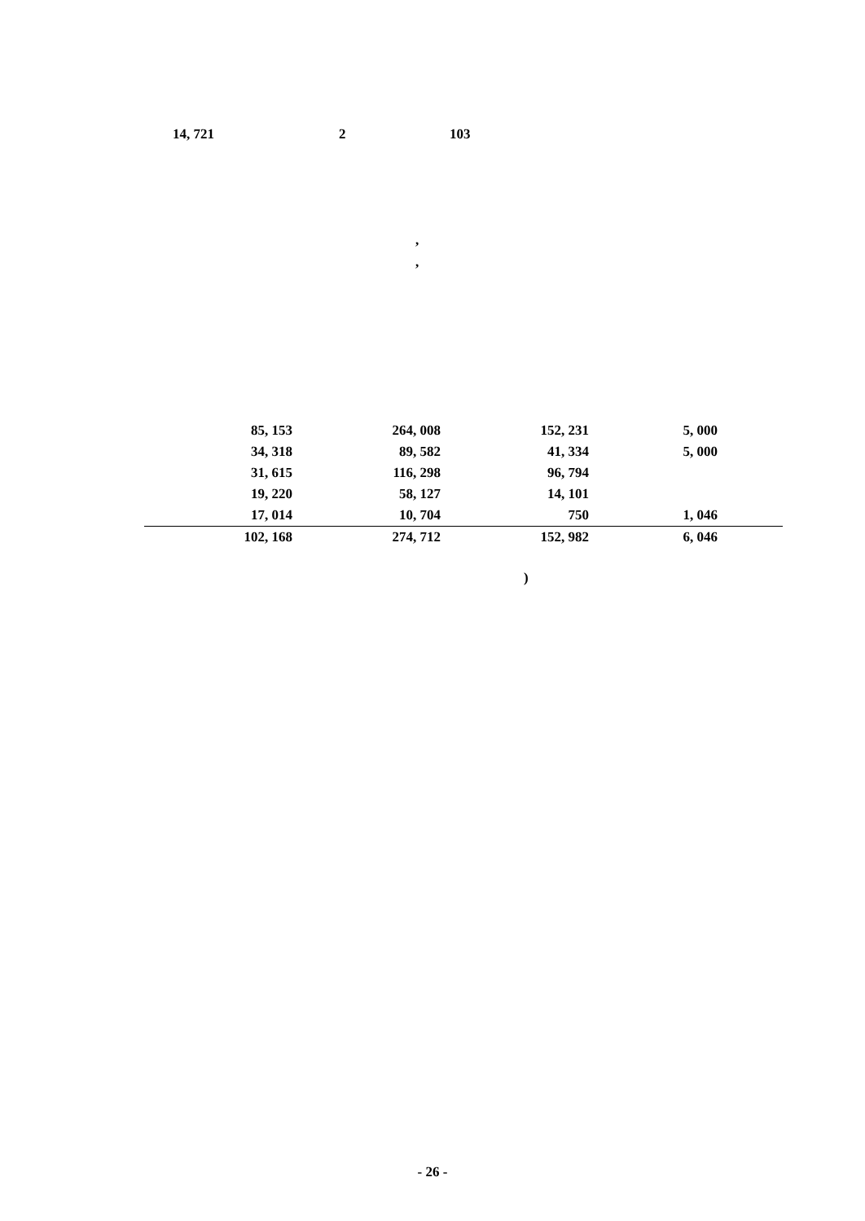14, 721 2 103
,
,
| 85, 153 | 264, 008 | 152, 231 | 5, 000 | |
| 34, 318 | 89, 582 | 41, 334 | 5, 000 | |
| 31, 615 | 116, 298 | 96, 794 | | |
| 19, 220 | 58, 127 | 14, 101 | | |
| 17, 014 | 10, 704 | 750 | 1, 046 | |
| 102, 168 | 274, 712 | 152, 982 | 6, 046 | |
)
- 26 -